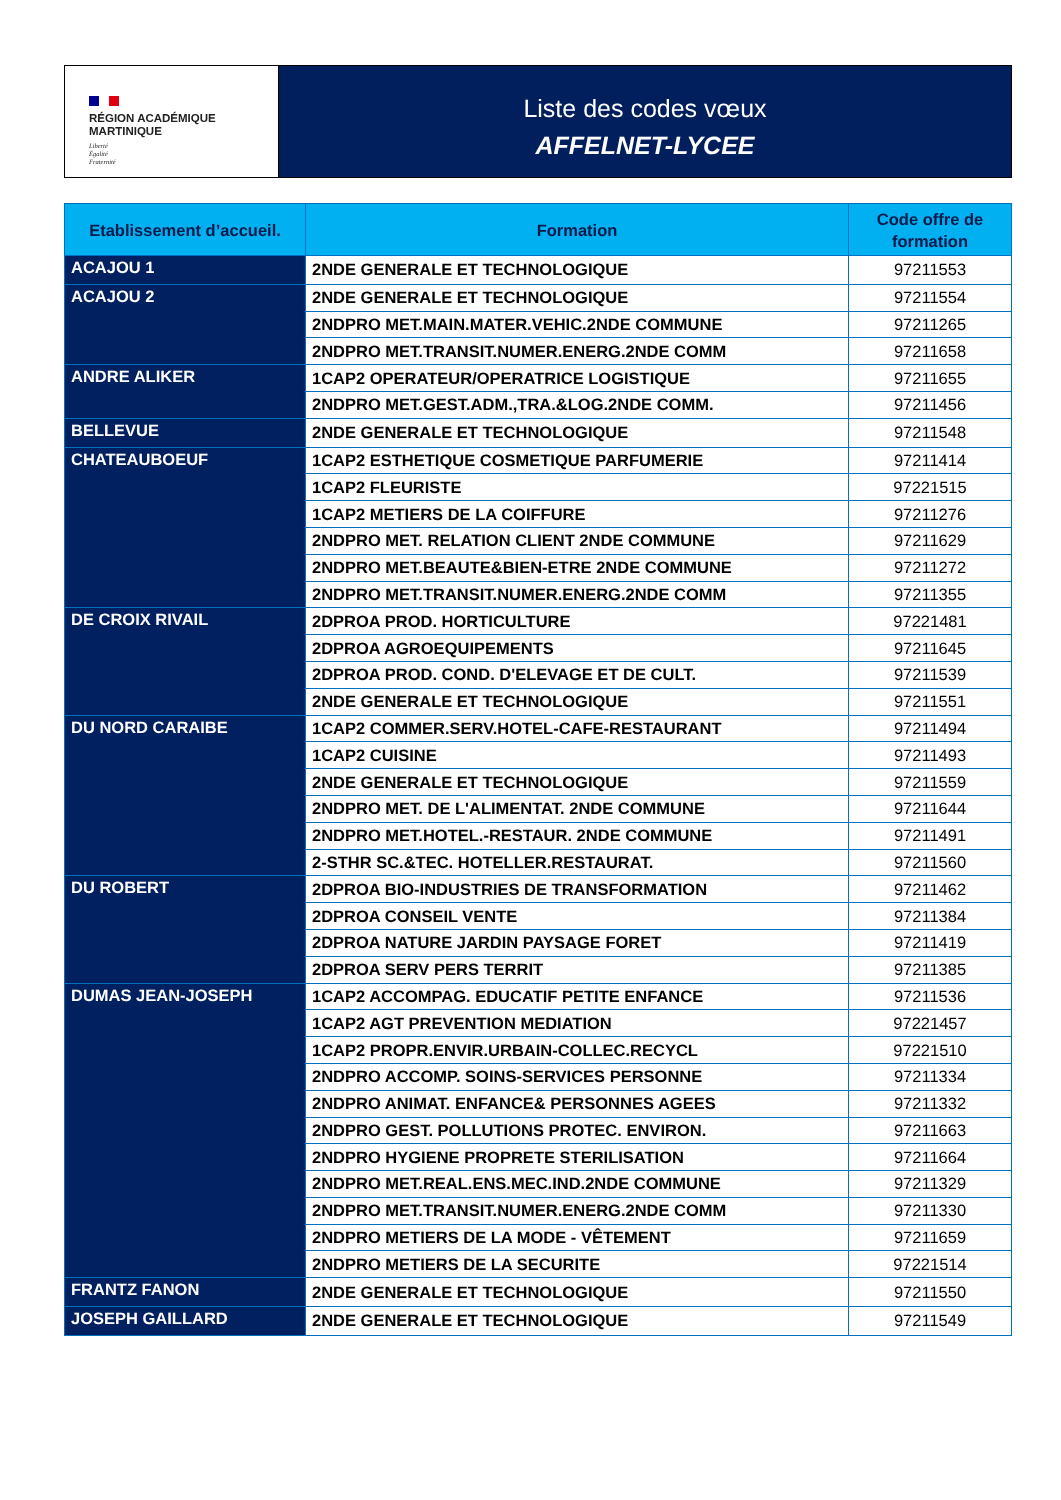RÉGION ACADÉMIQUE
MARTINIQUE
Liberté
Égalité
Fraternité
Liste des codes vœux
AFFELNET-LYCEE
| Etablissement d’accueil. | Formation | Code offre de formation |
| --- | --- | --- |
| ACAJOU 1 | 2NDE GENERALE ET TECHNOLOGIQUE | 97211553 |
| ACAJOU 2 | 2NDE GENERALE ET TECHNOLOGIQUE | 97211554 |
| | 2NDPRO MET.MAIN.MATER.VEHIC.2NDE COMMUNE | 97211265 |
| | 2NDPRO MET.TRANSIT.NUMER.ENERG.2NDE COMM | 97211658 |
| ANDRE ALIKER | 1CAP2 OPERATEUR/OPERATRICE LOGISTIQUE | 97211655 |
| | 2NDPRO MET.GEST.ADM.,TRA.&LOG.2NDE COMM. | 97211456 |
| BELLEVUE | 2NDE GENERALE ET TECHNOLOGIQUE | 97211548 |
| CHATEAUBOEUF | 1CAP2 ESTHETIQUE COSMETIQUE PARFUMERIE | 97211414 |
| | 1CAP2 FLEURISTE | 97221515 |
| | 1CAP2 METIERS DE LA COIFFURE | 97211276 |
| | 2NDPRO MET. RELATION CLIENT 2NDE COMMUNE | 97211629 |
| | 2NDPRO MET.BEAUTE&BIEN-ETRE 2NDE COMMUNE | 97211272 |
| | 2NDPRO MET.TRANSIT.NUMER.ENERG.2NDE COMM | 97211355 |
| DE CROIX RIVAIL | 2DPROA PROD. HORTICULTURE | 97221481 |
| | 2DPROA AGROEQUIPEMENTS | 97211645 |
| | 2DPROA PROD. COND. D'ELEVAGE ET DE CULT. | 97211539 |
| | 2NDE GENERALE ET TECHNOLOGIQUE | 97211551 |
| DU NORD CARAIBE | 1CAP2 COMMER.SERV.HOTEL-CAFE-RESTAURANT | 97211494 |
| | 1CAP2 CUISINE | 97211493 |
| | 2NDE GENERALE ET TECHNOLOGIQUE | 97211559 |
| | 2NDPRO MET. DE L'ALIMENTAT. 2NDE COMMUNE | 97211644 |
| | 2NDPRO MET.HOTEL.-RESTAUR. 2NDE COMMUNE | 97211491 |
| | 2-STHR SC.&TEC. HOTELLER.RESTAURAT. | 97211560 |
| DU ROBERT | 2DPROA BIO-INDUSTRIES DE TRANSFORMATION | 97211462 |
| | 2DPROA CONSEIL VENTE | 97211384 |
| | 2DPROA NATURE JARDIN PAYSAGE FORET | 97211419 |
| | 2DPROA SERV PERS TERRIT | 97211385 |
| DUMAS JEAN-JOSEPH | 1CAP2 ACCOMPAG. EDUCATIF PETITE ENFANCE | 97211536 |
| | 1CAP2 AGT PREVENTION MEDIATION | 97221457 |
| | 1CAP2 PROPR.ENVIR.URBAIN-COLLEC.RECYCL | 97221510 |
| | 2NDPRO ACCOMP. SOINS-SERVICES PERSONNE | 97211334 |
| | 2NDPRO ANIMAT. ENFANCE& PERSONNES AGEES | 97211332 |
| | 2NDPRO GEST. POLLUTIONS PROTEC. ENVIRON. | 97211663 |
| | 2NDPRO HYGIENE PROPRETE STERILISATION | 97211664 |
| | 2NDPRO MET.REAL.ENS.MEC.IND.2NDE COMMUNE | 97211329 |
| | 2NDPRO MET.TRANSIT.NUMER.ENERG.2NDE COMM | 97211330 |
| | 2NDPRO METIERS DE LA MODE - VÊTEMENT | 97211659 |
| | 2NDPRO METIERS DE LA SECURITE | 97221514 |
| FRANTZ FANON | 2NDE GENERALE ET TECHNOLOGIQUE | 97211550 |
| JOSEPH GAILLARD | 2NDE GENERALE ET TECHNOLOGIQUE | 97211549 |